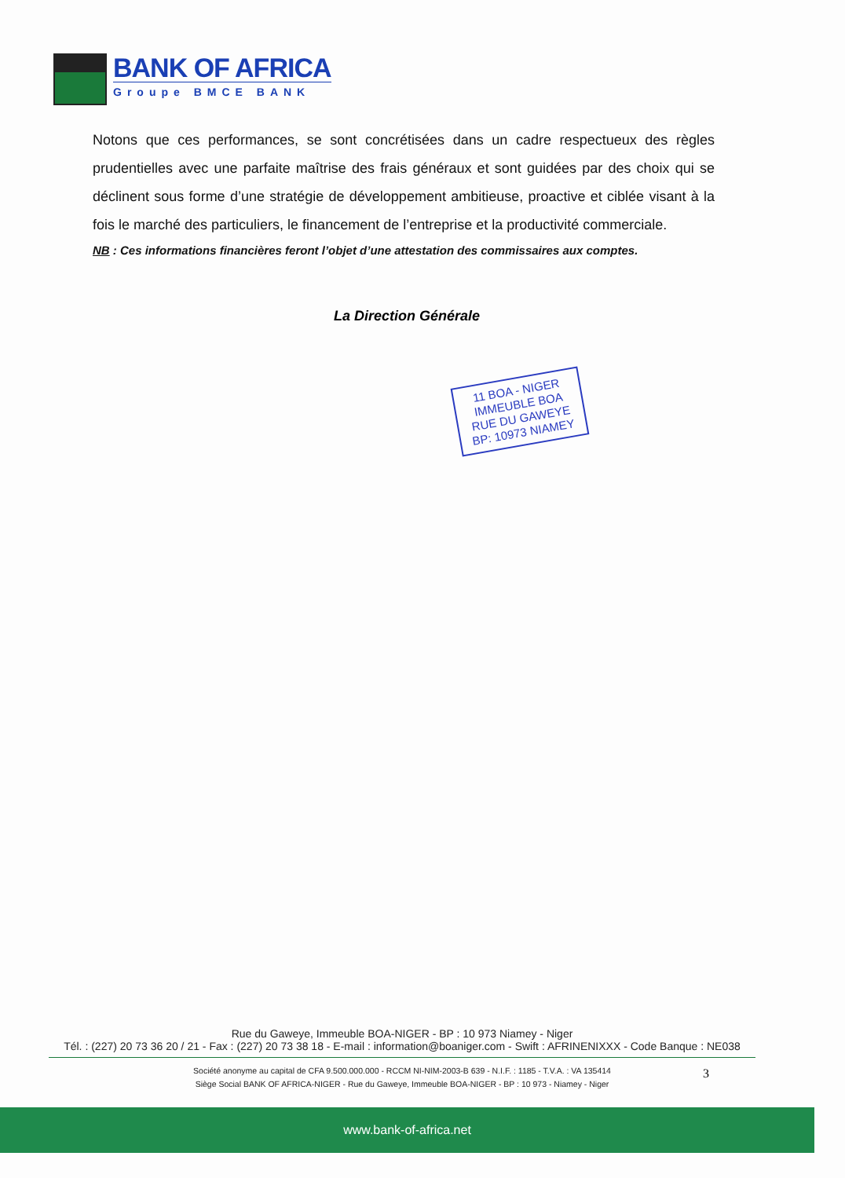BANK OF AFRICA
Groupe BMCE BANK
Notons que ces performances, se sont concrétisées dans un cadre respectueux des règles prudentielles avec une parfaite maîtrise des frais généraux et sont guidées par des choix qui se déclinent sous forme d’une stratégie de développement ambitieuse, proactive et ciblée visant à la fois le marché des particuliers, le financement de l’entreprise et la productivité commerciale.
NB : Ces informations financières feront l’objet d’une attestation des commissaires aux comptes.
La Direction Générale
11 BOA - NIGER
IMMEUBLE BOA
RUE DU GAWEYE
BP: 10973 NIAMEY
Rue du Gaweye, Immeuble BOA-NIGER - BP : 10 973 Niamey - Niger
Tél. : (227) 20 73 36 20 / 21 - Fax : (227) 20 73 38 18 - E-mail : information@boaniger.com - Swift : AFRINENIXXX - Code Banque : NE038
Société anonyme au capital de CFA 9.500.000.000 - RCCM NI-NIM-2003-B 639 - N.I.F. : 1185 - T.V.A. : VA 135414
Siège Social BANK OF AFRICA-NIGER - Rue du Gaweye, Immeuble BOA-NIGER - BP : 10 973 - Niamey - Niger
3
www.bank-of-africa.net